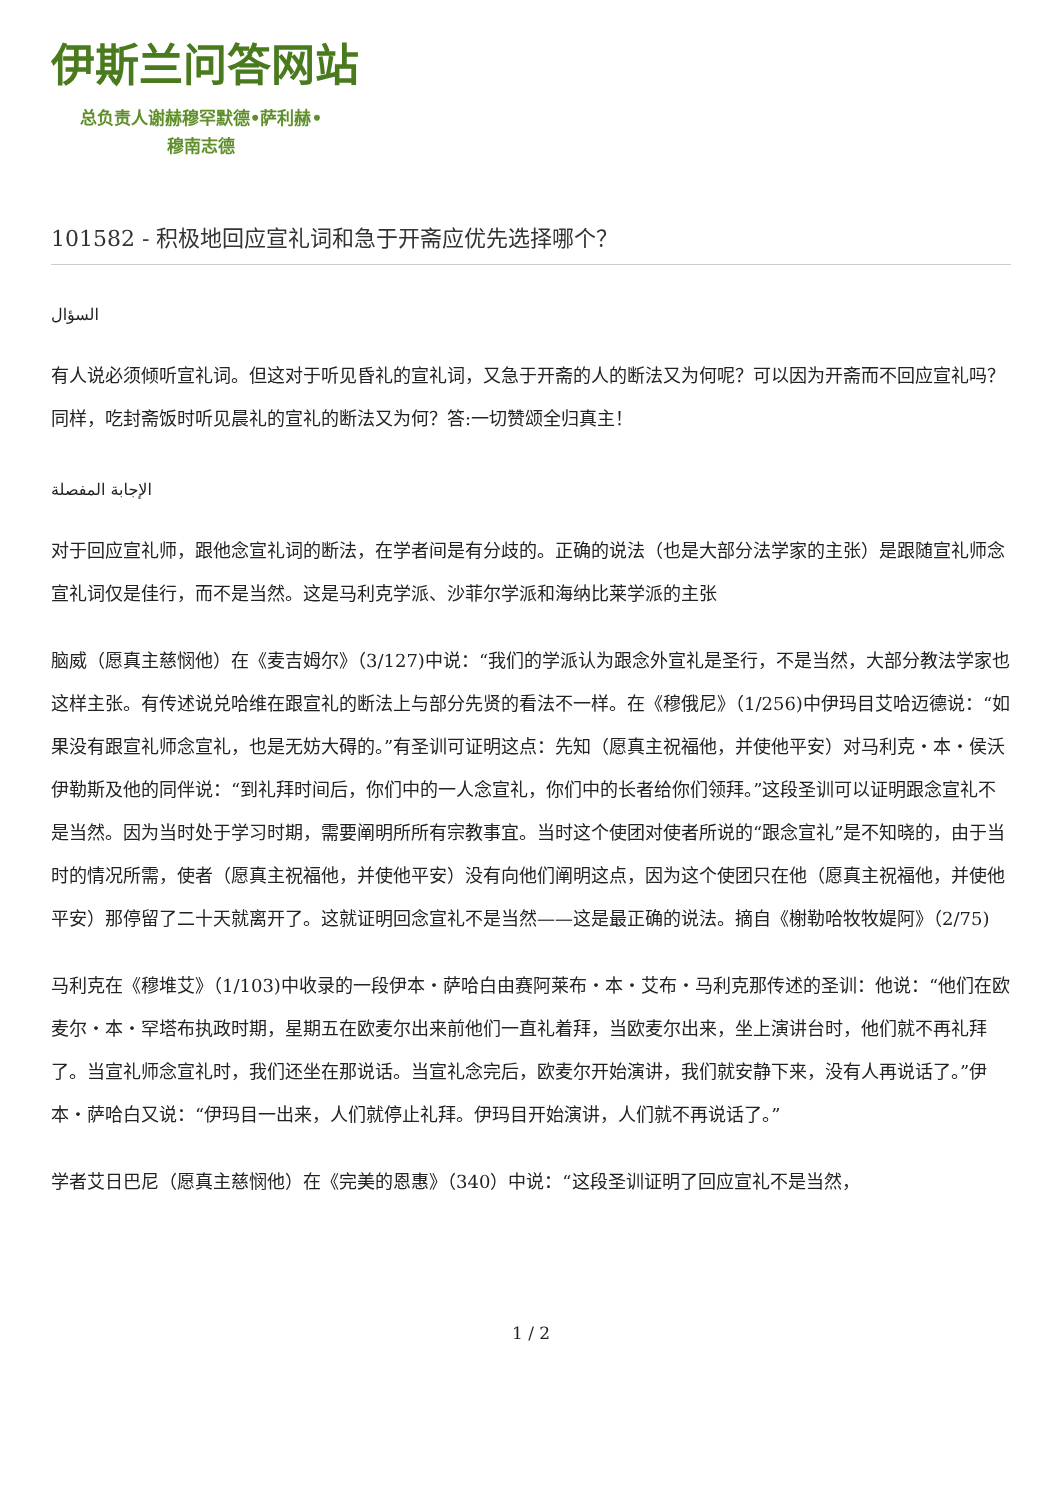伊斯兰问答网站
总负责人谢赫穆罕默德•萨利赫•
穆南志德
101582 - 积极地回应宣礼词和急于开斋应优先选择哪个？
السؤال
有人说必须倾听宣礼词。但这对于听见昏礼的宣礼词，又急于开斋的人的断法又为何呢？可以因为开斋而不回应宣礼吗？同样，吃封斋饭时听见晨礼的宣礼的断法又为何？答:一切赞颂全归真主！
الإجابة المفصلة
对于回应宣礼师，跟他念宣礼词的断法，在学者间是有分歧的。正确的说法（也是大部分法学家的主张）是跟随宣礼师念宣礼词仅是佳行，而不是当然。这是马利克学派、沙菲尔学派和海纳比莱学派的主张
脑威（愿真主慈悯他）在《麦吉姆尔》（3/127)中说：“我们的学派认为跟念外宣礼是圣行，不是当然，大部分教法学家也这样主张。有传述说兑哈维在跟宣礼的断法上与部分先贤的看法不一样。在《穆俄尼》（1/256)中伊玛目艾哈迈德说：“如果没有跟宣礼师念宣礼，也是无妨大碍的。”有圣训可证明这点：先知（愿真主祝福他，并使他平安）对马利克・本・侯沃伊勒斯及他的同伴说：“到礼拜时间后，你们中的一人念宣礼，你们中的长者给你们领拜。”这段圣训可以证明跟念宣礼不是当然。因为当时处于学习时期，需要阐明所所有宗教事宜。当时这个使团对使者所说的“跟念宣礼”是不知晓的，由于当时的情况所需，使者（愿真主祝福他，并使他平安）没有向他们阐明这点，因为这个使团只在他（愿真主祝福他，并使他平安）那停留了二十天就离开了。这就证明回念宣礼不是当然——这是最正确的说法。摘自《榭勒哈牧牧媞阿》（2/75)
马利克在《穆堆艾》（1/103)中收录的一段伊本・萨哈白由赛阿莱布・本・艾布・马利克那传述的圣训：他说：“他们在欧麦尔・本・罕塔布执政时期，星期五在欧麦尔出来前他们一直礼着拜，当欧麦尔出来，坐上演讲台时，他们就不再礼拜了。当宣礼师念宣礼时，我们还坐在那说话。当宣礼念完后，欧麦尔开始演讲，我们就安静下来，没有人再说话了。”伊本・萨哈白又说：“伊玛目一出来，人们就停止礼拜。伊玛目开始演讲，人们就不再说话了。”
学者艾日巴尼（愿真主慈悯他）在《完美的恩惠》（340）中说：“这段圣训证明了回应宣礼不是当然，
1 / 2